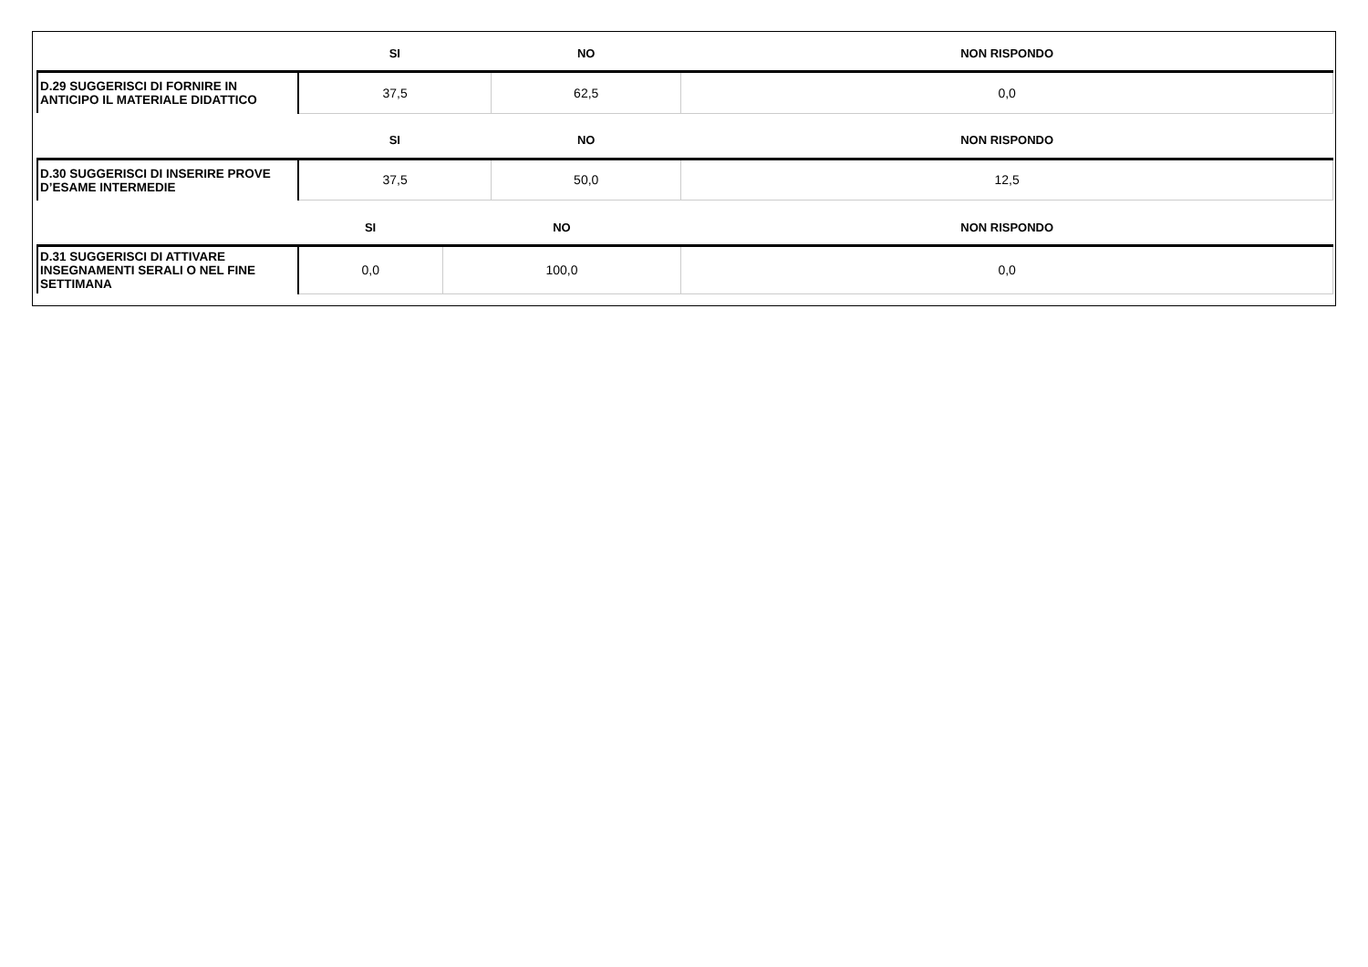| | SI | NO | NON RISPONDO |
| --- | --- | --- | --- |
| D.29 SUGGERISCI DI FORNIRE IN ANTICIPO IL MATERIALE DIDATTICO | 37,5 | 62,5 | 0,0 |
| | SI | NO | NON RISPONDO |
| --- | --- | --- | --- |
| D.30 SUGGERISCI DI INSERIRE PROVE D’ESAME INTERMEDIE | 37,5 | 50,0 | 12,5 |
| | SI | NO | NON RISPONDO |
| --- | --- | --- | --- |
| D.31 SUGGERISCI DI ATTIVARE INSEGNAMENTI SERALI O NEL FINE SETTIMANA | 0,0 | 100,0 | 0,0 |